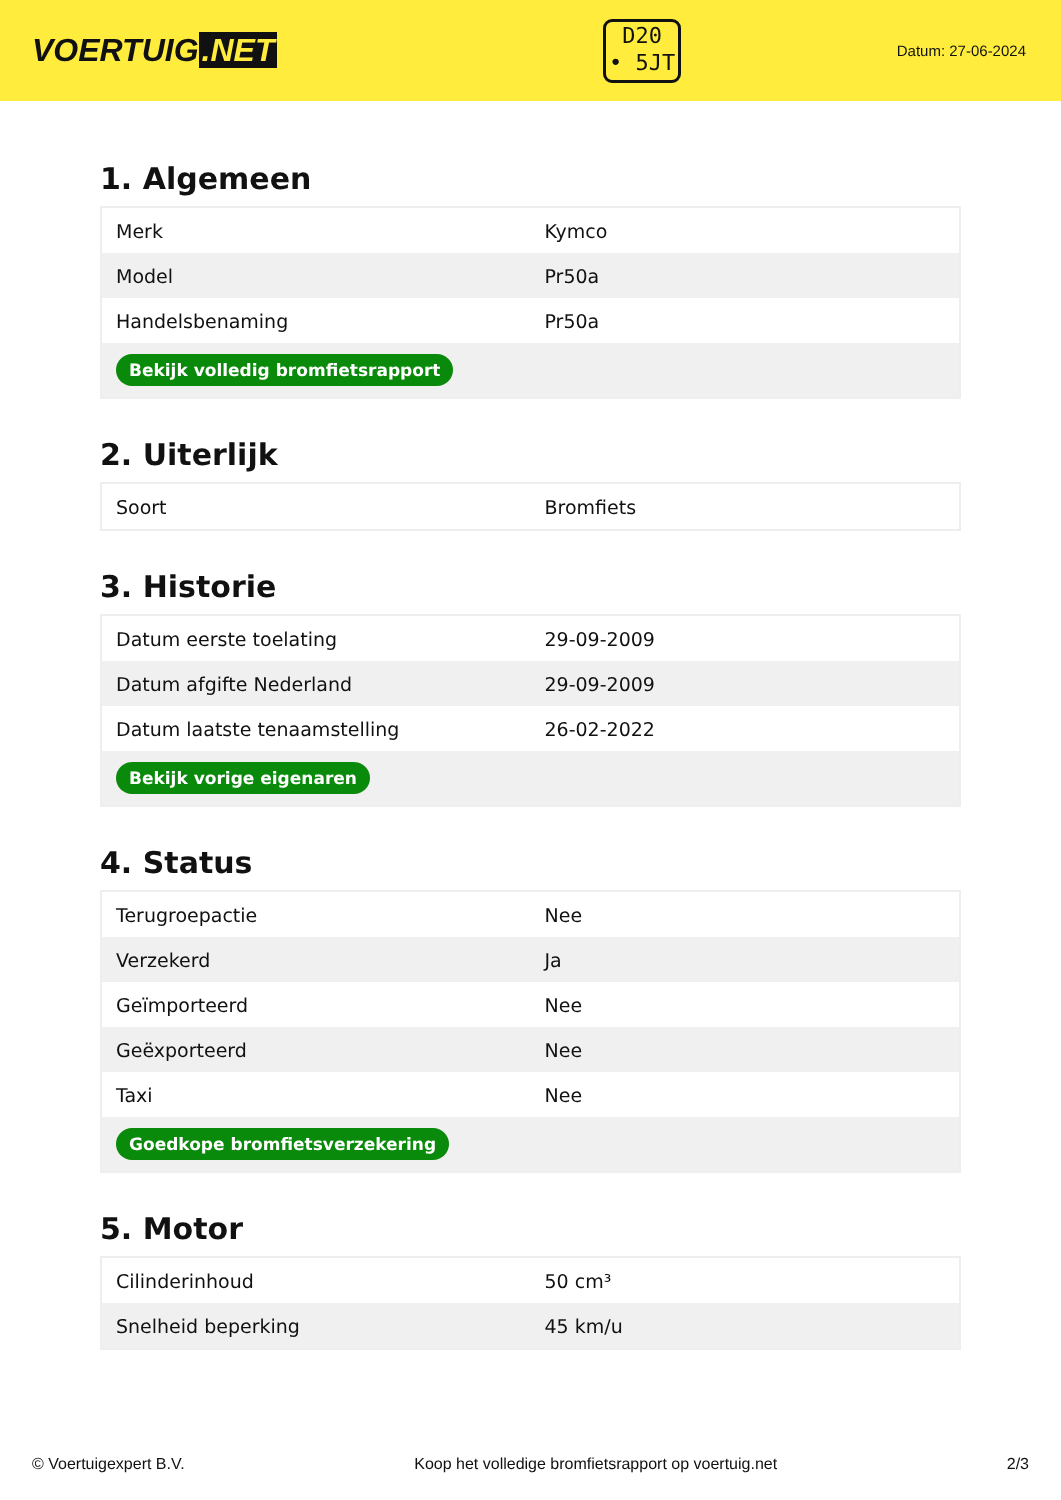VOERTUIG.NET
D20
• 5JT
Datum: 27-06-2024
1. Algemeen
| Merk | Kymco |
| Model | Pr50a |
| Handelsbenaming | Pr50a |
| Bekijk volledig bromfietsrapport | |
2. Uiterlijk
| Soort | Bromfiets |
3. Historie
| Datum eerste toelating | 29-09-2009 |
| Datum afgifte Nederland | 29-09-2009 |
| Datum laatste tenaamstelling | 26-02-2022 |
| Bekijk vorige eigenaren | |
4. Status
| Terugroepactie | Nee |
| Verzekerd | Ja |
| Geïmporteerd | Nee |
| Geëxporteerd | Nee |
| Taxi | Nee |
| Goedkope bromfietsverzekering | |
5. Motor
| Cilinderinhoud | 50 cm³ |
| Snelheid beperking | 45 km/u |
© Voertuigexpert B.V. Koop het volledige bromfietsrapport op voertuig.net 2/3